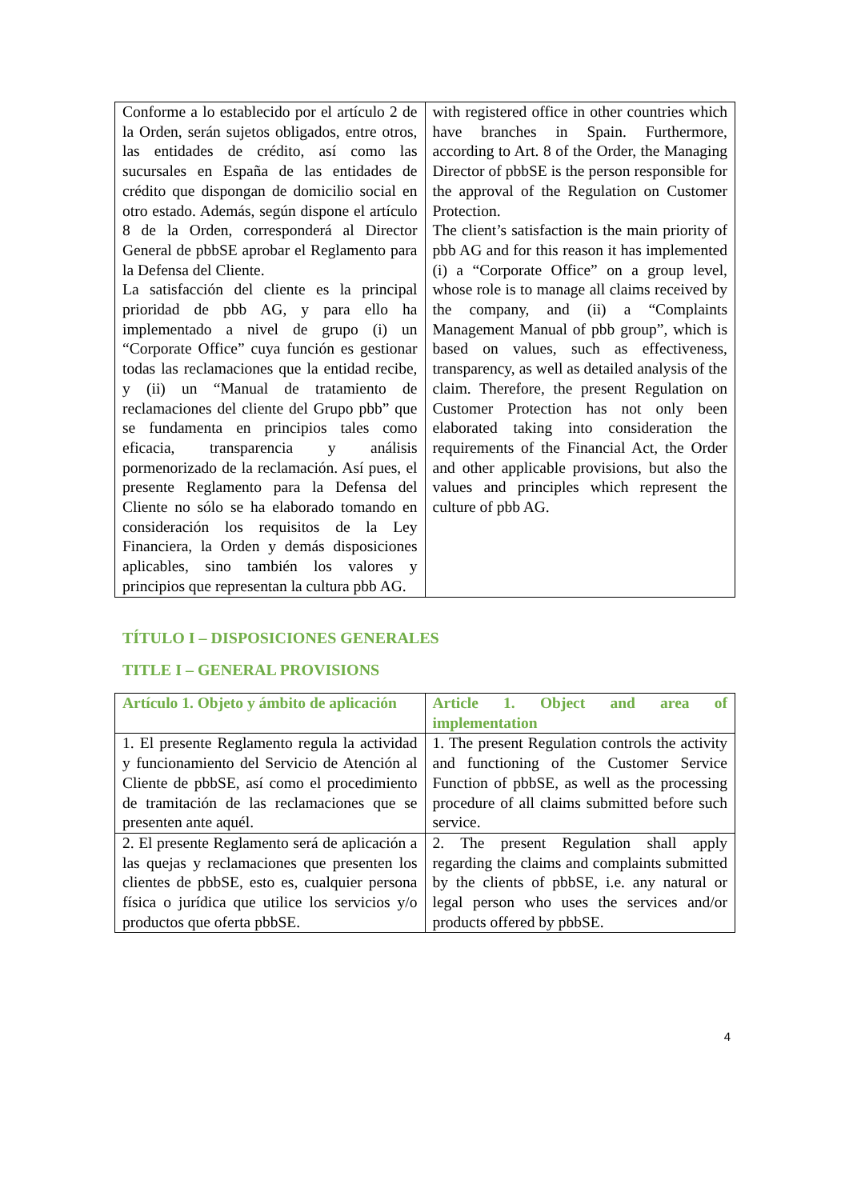| Conforme a lo establecido por el artículo 2 de la Orden, serán sujetos obligados, entre otros, las entidades de crédito, así como las sucursales en España de las entidades de crédito que dispongan de domicilio social en otro estado. Además, según dispone el artículo 8 de la Orden, corresponderá al Director General de pbbSE aprobar el Reglamento para la Defensa del Cliente. La satisfacción del cliente es la principal prioridad de pbb AG, y para ello ha implementado a nivel de grupo (i) un “Corporate Office” cuya función es gestionar todas las reclamaciones que la entidad recibe, y (ii) un “Manual de tratamiento de reclamaciones del cliente del Grupo pbb” que se fundamenta en principios tales como eficacia, transparencia y análisis pormenorizado de la reclamación. Así pues, el presente Reglamento para la Defensa del Cliente no sólo se ha elaborado tomando en consideración los requisitos de la Ley Financiera, la Orden y demás disposiciones aplicables, sino también los valores y principios que representan la cultura pbb AG. | with registered office in other countries which have branches in Spain. Furthermore, according to Art. 8 of the Order, the Managing Director of pbbSE is the person responsible for the approval of the Regulation on Customer Protection. The client’s satisfaction is the main priority of pbb AG and for this reason it has implemented (i) a “Corporate Office” on a group level, whose role is to manage all claims received by the company, and (ii) a “Complaints Management Manual of pbb group”, which is based on values, such as effectiveness, transparency, as well as detailed analysis of the claim. Therefore, the present Regulation on Customer Protection has not only been elaborated taking into consideration the requirements of the Financial Act, the Order and other applicable provisions, but also the values and principles which represent the culture of pbb AG. |
TÍTULO I – DISPOSICIONES GENERALES
TITLE I – GENERAL PROVISIONS
| Artículo 1. Objeto y ámbito de aplicación | Article 1. Object and area of implementation |
| 1. El presente Reglamento regula la actividad y funcionamiento del Servicio de Atención al Cliente de pbbSE, así como el procedimiento de tramitación de las reclamaciones que se presenten ante aquél. | 1. The present Regulation controls the activity and functioning of the Customer Service Function of pbbSE, as well as the processing procedure of all claims submitted before such service. |
| 2. El presente Reglamento será de aplicación a las quejas y reclamaciones que presenten los clientes de pbbSE, esto es, cualquier persona física o jurídica que utilice los servicios y/o productos que oferta pbbSE. | 2. The present Regulation shall apply regarding the claims and complaints submitted by the clients of pbbSE, i.e. any natural or legal person who uses the services and/or products offered by pbbSE. |
4